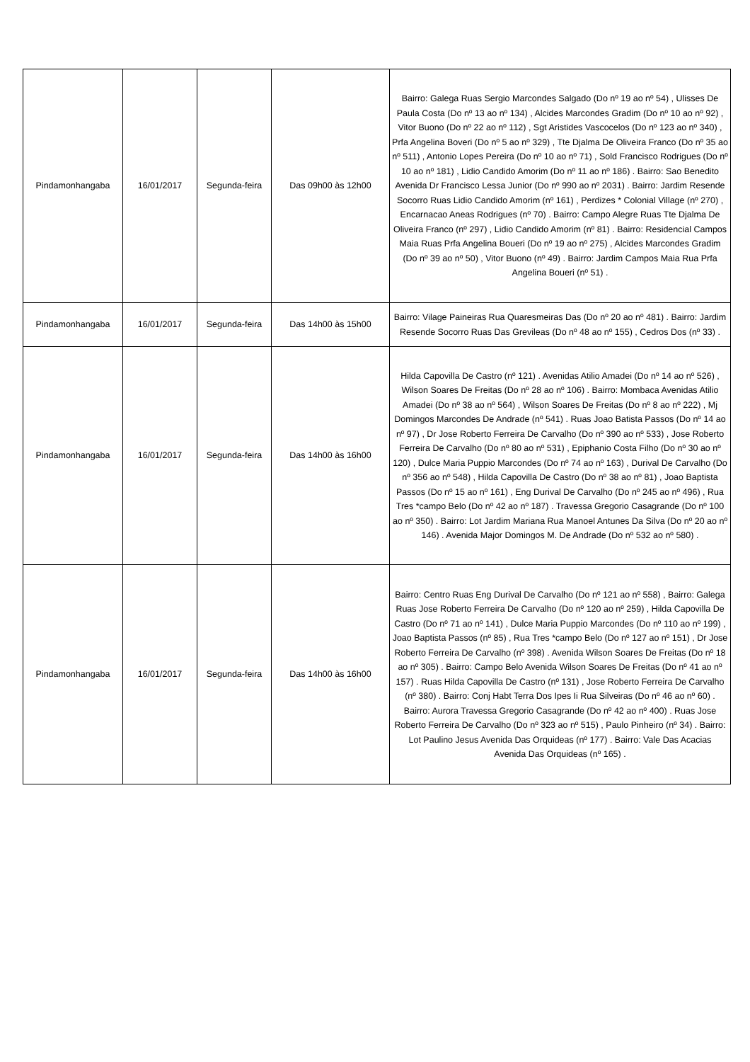| Pindamonhangaba | 16/01/2017 | Segunda-feira | Das 09h00 às 12h00 | Bairro: Galega Ruas Sergio Marcondes Salgado (Do nº 19 ao nº 54) , Ulisses De Paula Costa (Do nº 13 ao nº 134) , Alcides Marcondes Gradim (Do nº 10 ao nº 92) , Vitor Buono (Do nº 22 ao nº 112) , Sgt Aristides Vascocelos (Do nº 123 ao nº 340) , Prfa Angelina Boveri (Do nº 5 ao nº 329) , Tte Djalma De Oliveira Franco (Do nº 35 ao nº 511) , Antonio Lopes Pereira (Do nº 10 ao nº 71) , Sold Francisco Rodrigues (Do nº 10 ao nº 181) , Lidio Candido Amorim (Do nº 11 ao nº 186) . Bairro: Sao Benedito Avenida Dr Francisco Lessa Junior (Do nº 990 ao nº 2031) . Bairro: Jardim Resende Socorro Ruas Lidio Candido Amorim (nº 161) , Perdizes * Colonial Village (nº 270) , Encarnacao Aneas Rodrigues (nº 70) . Bairro: Campo Alegre Ruas Tte Djalma De Oliveira Franco (nº 297) , Lidio Candido Amorim (nº 81) . Bairro: Residencial Campos Maia Ruas Prfa Angelina Boueri (Do nº 19 ao nº 275) , Alcides Marcondes Gradim (Do nº 39 ao nº 50) , Vitor Buono (nº 49) . Bairro: Jardim Campos Maia Rua Prfa Angelina Boueri (nº 51) . |
| Pindamonhangaba | 16/01/2017 | Segunda-feira | Das 14h00 às 15h00 | Bairro: Vilage Paineiras Rua Quaresmeiras Das (Do nº 20 ao nº 481) . Bairro: Jardim Resende Socorro Ruas Das Grevileas (Do nº 48 ao nº 155) , Cedros Dos (nº 33) . |
| Pindamonhangaba | 16/01/2017 | Segunda-feira | Das 14h00 às 16h00 | Hilda Capovilla De Castro (nº 121) . Avenidas Atilio Amadei (Do nº 14 ao nº 526) , Wilson Soares De Freitas (Do nº 28 ao nº 106) . Bairro: Mombaca Avenidas Atilio Amadei (Do nº 38 ao nº 564) , Wilson Soares De Freitas (Do nº 8 ao nº 222) , Mj Domingos Marcondes De Andrade (nº 541) . Ruas Joao Batista Passos (Do nº 14 ao nº 97) , Dr Jose Roberto Ferreira De Carvalho (Do nº 390 ao nº 533) , Jose Roberto Ferreira De Carvalho (Do nº 80 ao nº 531) , Epiphanio Costa Filho (Do nº 30 ao nº 120) , Dulce Maria Puppio Marcondes (Do nº 74 ao nº 163) , Durival De Carvalho (Do nº 356 ao nº 548) , Hilda Capovilla De Castro (Do nº 38 ao nº 81) , Joao Baptista Passos (Do nº 15 ao nº 161) , Eng Durival De Carvalho (Do nº 245 ao nº 496) , Rua Tres *campo Belo (Do nº 42 ao nº 187) . Travessa Gregorio Casagrande (Do nº 100 ao nº 350) . Bairro: Lot Jardim Mariana Rua Manoel Antunes Da Silva (Do nº 20 ao nº 146) . Avenida Major Domingos M. De Andrade (Do nº 532 ao nº 580) . |
| Pindamonhangaba | 16/01/2017 | Segunda-feira | Das 14h00 às 16h00 | Bairro: Centro Ruas Eng Durival De Carvalho (Do nº 121 ao nº 558) , Bairro: Galega Ruas Jose Roberto Ferreira De Carvalho (Do nº 120 ao nº 259) , Hilda Capovilla De Castro (Do nº 71 ao nº 141) , Dulce Maria Puppio Marcondes (Do nº 110 ao nº 199) , Joao Baptista Passos (nº 85) , Rua Tres *campo Belo (Do nº 127 ao nº 151) , Dr Jose Roberto Ferreira De Carvalho (nº 398) . Avenida Wilson Soares De Freitas (Do nº 18 ao nº 305) . Bairro: Campo Belo Avenida Wilson Soares De Freitas (Do nº 41 ao nº 157) . Ruas Hilda Capovilla De Castro (nº 131) , Jose Roberto Ferreira De Carvalho (nº 380) . Bairro: Conj Habt Terra Dos Ipes Ii Rua Silveiras (Do nº 46 ao nº 60) . Bairro: Aurora Travessa Gregorio Casagrande (Do nº 42 ao nº 400) . Ruas Jose Roberto Ferreira De Carvalho (Do nº 323 ao nº 515) , Paulo Pinheiro (nº 34) . Bairro: Lot Paulino Jesus Avenida Das Orquideas (nº 177) . Bairro: Vale Das Acacias Avenida Das Orquideas (nº 165) . |